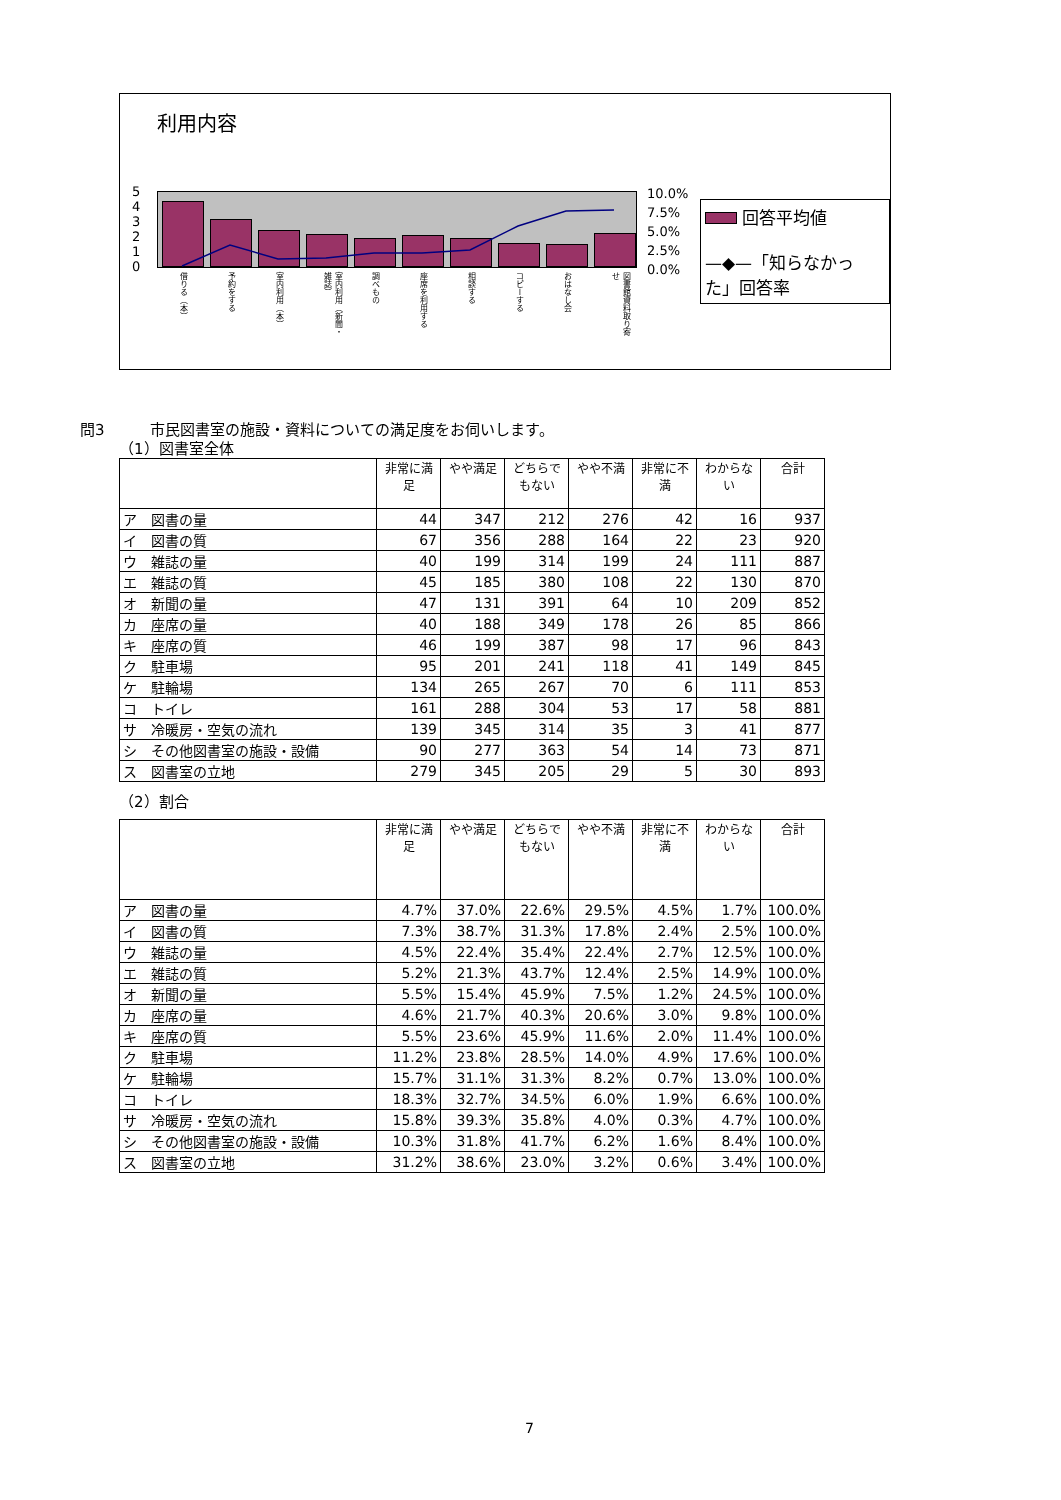利用内容
5
4
3
2
1
0
10.0%
7.5%
5.0%
2.5%
0.0%
回答平均値
—◆—「知らなかった」回答率
借りる（本）
予約をする
室内利用（本）
室内利用（新聞・雑誌）
調べもの
座席を利用する
相談する
コピーする
おはなし会
図書館資料取り寄せ
問3　　　市民図書室の施設・資料についての満足度をお伺いします。
（1）図書室全体
| | 非常に満足 | やや満足 | どちらでもない | やや不満 | 非常に不満 | わからない | 合計 |
| --- | --- | --- | --- | --- | --- | --- | --- |
| ア 図書の量 | 44 | 347 | 212 | 276 | 42 | 16 | 937 |
| イ 図書の質 | 67 | 356 | 288 | 164 | 22 | 23 | 920 |
| ウ 雑誌の量 | 40 | 199 | 314 | 199 | 24 | 111 | 887 |
| エ 雑誌の質 | 45 | 185 | 380 | 108 | 22 | 130 | 870 |
| オ 新聞の量 | 47 | 131 | 391 | 64 | 10 | 209 | 852 |
| カ 座席の量 | 40 | 188 | 349 | 178 | 26 | 85 | 866 |
| キ 座席の質 | 46 | 199 | 387 | 98 | 17 | 96 | 843 |
| ク 駐車場 | 95 | 201 | 241 | 118 | 41 | 149 | 845 |
| ケ 駐輪場 | 134 | 265 | 267 | 70 | 6 | 111 | 853 |
| コ トイレ | 161 | 288 | 304 | 53 | 17 | 58 | 881 |
| サ 冷暖房・空気の流れ | 139 | 345 | 314 | 35 | 3 | 41 | 877 |
| シ その他図書室の施設・設備 | 90 | 277 | 363 | 54 | 14 | 73 | 871 |
| ス 図書室の立地 | 279 | 345 | 205 | 29 | 5 | 30 | 893 |
（2）割合
| | 非常に満足 | やや満足 | どちらでもない | やや不満 | 非常に不満 | わからない | 合計 |
| --- | --- | --- | --- | --- | --- | --- | --- |
| ア 図書の量 | 4.7% | 37.0% | 22.6% | 29.5% | 4.5% | 1.7% | 100.0% |
| イ 図書の質 | 7.3% | 38.7% | 31.3% | 17.8% | 2.4% | 2.5% | 100.0% |
| ウ 雑誌の量 | 4.5% | 22.4% | 35.4% | 22.4% | 2.7% | 12.5% | 100.0% |
| エ 雑誌の質 | 5.2% | 21.3% | 43.7% | 12.4% | 2.5% | 14.9% | 100.0% |
| オ 新聞の量 | 5.5% | 15.4% | 45.9% | 7.5% | 1.2% | 24.5% | 100.0% |
| カ 座席の量 | 4.6% | 21.7% | 40.3% | 20.6% | 3.0% | 9.8% | 100.0% |
| キ 座席の質 | 5.5% | 23.6% | 45.9% | 11.6% | 2.0% | 11.4% | 100.0% |
| ク 駐車場 | 11.2% | 23.8% | 28.5% | 14.0% | 4.9% | 17.6% | 100.0% |
| ケ 駐輪場 | 15.7% | 31.1% | 31.3% | 8.2% | 0.7% | 13.0% | 100.0% |
| コ トイレ | 18.3% | 32.7% | 34.5% | 6.0% | 1.9% | 6.6% | 100.0% |
| サ 冷暖房・空気の流れ | 15.8% | 39.3% | 35.8% | 4.0% | 0.3% | 4.7% | 100.0% |
| シ その他図書室の施設・設備 | 10.3% | 31.8% | 41.7% | 6.2% | 1.6% | 8.4% | 100.0% |
| ス 図書室の立地 | 31.2% | 38.6% | 23.0% | 3.2% | 0.6% | 3.4% | 100.0% |
7